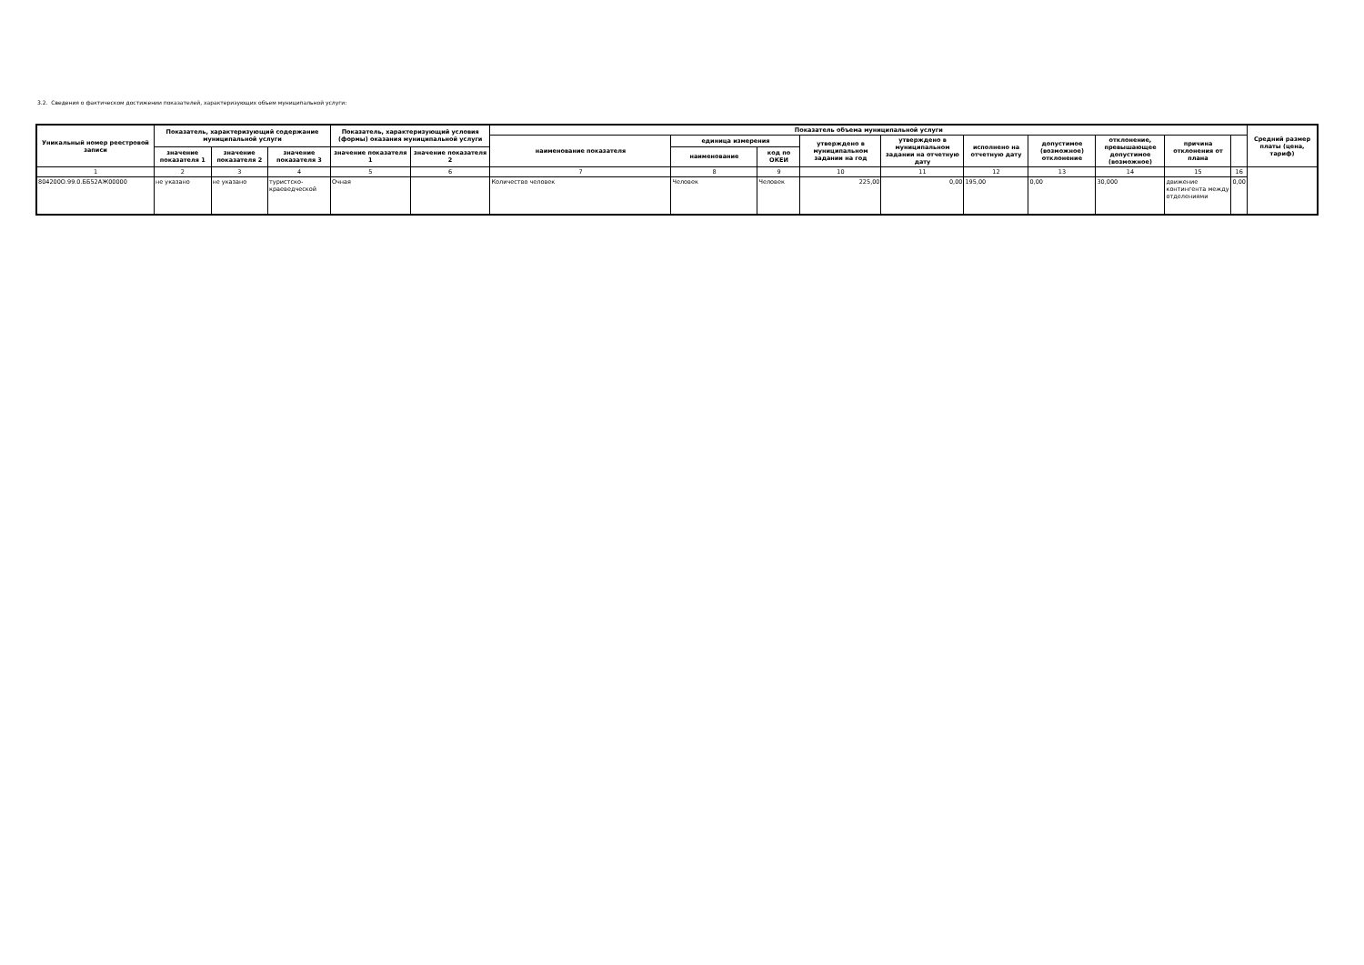3.2. Сведения о фактическом достижении показателей, характеризующих объем муниципальной услуги:
| Уникальный номер реестровой записи | Показатель, характеризующий содержание муниципальной услуги | | | Показатель, характеризующий условия (формы) оказания муниципальной услуги | | Показатель объема муниципальной услуги | | | | | | | | | | Средний размер платы (цена, тариф) |
| --- | --- | --- | --- | --- | --- | --- | --- | --- | --- | --- | --- | --- | --- | --- | --- | --- |
| | | | | | | наименование показателя | единица измерения | | утверждено в муниципальном задании на год | утверждено в муниципальном задании на отчетную дату | исполнено на отчетную дату | допустимое (возможное) отклонение | отклонение, превышающее допустимое (возможное) | причина отклонения от плана | | |
| | значение показателя 1 | значение показателя 2 | значение показателя 3 | значение показателя 1 | значение показателя 2 | | наименование | код по ОКЕИ | | | | | | | | |
| 1 | 2 | 3 | 4 | 5 | 6 | 7 | 8 | 9 | 10 | 11 | 12 | 13 | 14 | 15 | 16 | |
| 804200О.99.0.ББ52АЖ00000 | не указано | не указано | туристско-краеведческой | Очная | | Количество человек | Человек | Человек | 225,00 | 0,00 | 195,00 | 0,00 | 30,000 | движение контингента между отделениями | 0,00 | |